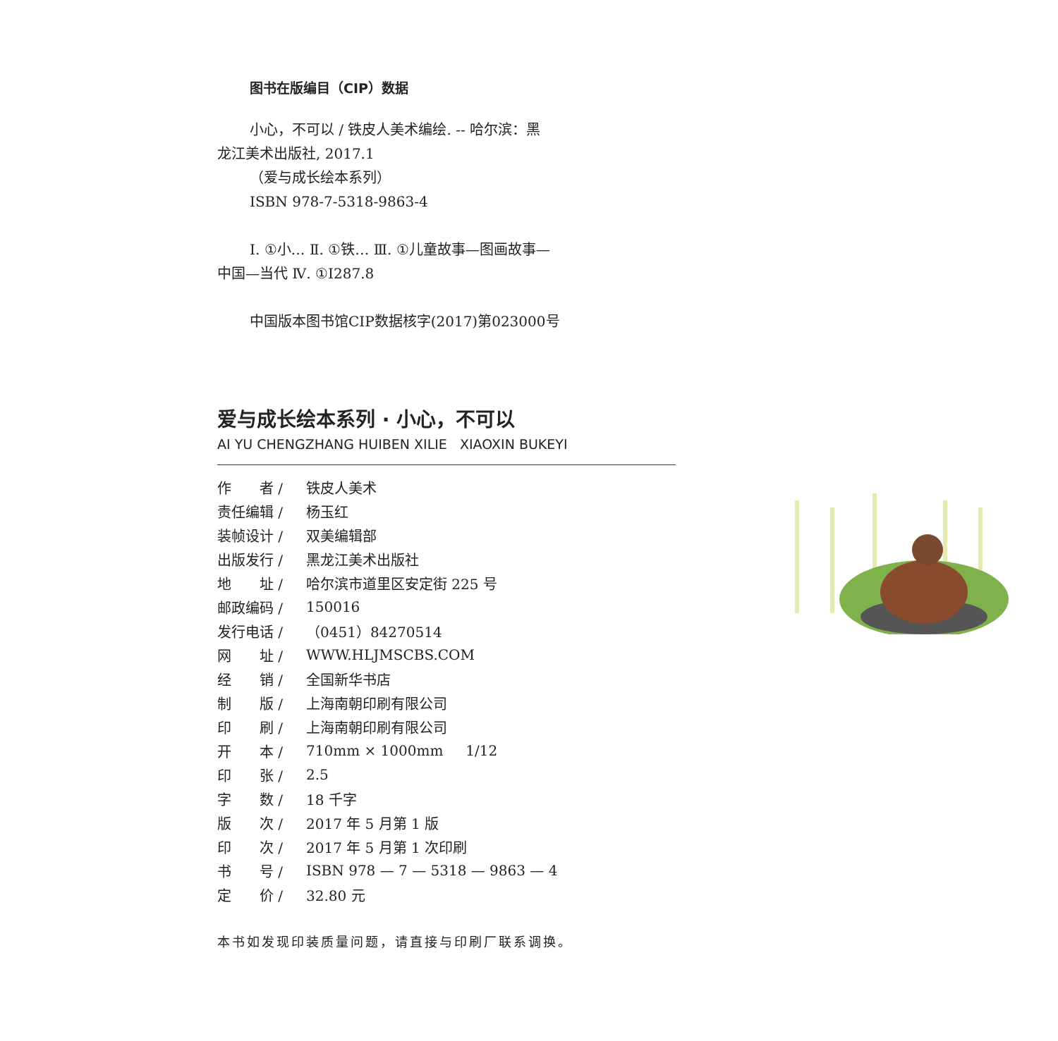图书在版编目（CIP）数据
小心，不可以 / 铁皮人美术编绘. -- 哈尔滨：黑
龙江美术出版社, 2017.1
（爱与成长绘本系列）
ISBN 978-7-5318-9863-4
Ⅰ. ①小… Ⅱ. ①铁… Ⅲ. ①儿童故事—图画故事—
中国—当代 Ⅳ. ①I287.8
中国版本图书馆CIP数据核字(2017)第023000号
爱与成长绘本系列 · 小心，不可以
AI YU CHENGZHANG HUIBEN XILIE XIAOXIN BUKEYI
| 作 者 / | 铁皮人美术 |
| 责任编辑 / | 杨玉红 |
| 装帧设计 / | 双美编辑部 |
| 出版发行 / | 黑龙江美术出版社 |
| 地 址 / | 哈尔滨市道里区安定街 225 号 |
| 邮政编码 / | 150016 |
| 发行电话 / | （0451）84270514 |
| 网 址 / | WWW.HLJMSCBS.COM |
| 经 销 / | 全国新华书店 |
| 制 版 / | 上海南朝印刷有限公司 |
| 印 刷 / | 上海南朝印刷有限公司 |
| 开 本 / | 710mm × 1000mm 1/12 |
| 印 张 / | 2.5 |
| 字 数 / | 18 千字 |
| 版 次 / | 2017 年 5 月第 1 版 |
| 印 次 / | 2017 年 5 月第 1 次印刷 |
| 书 号 / | ISBN 978 — 7 — 5318 — 9863 — 4 |
| 定 价 / | 32.80 元 |
本书如发现印装质量问题，请直接与印刷厂联系调换。